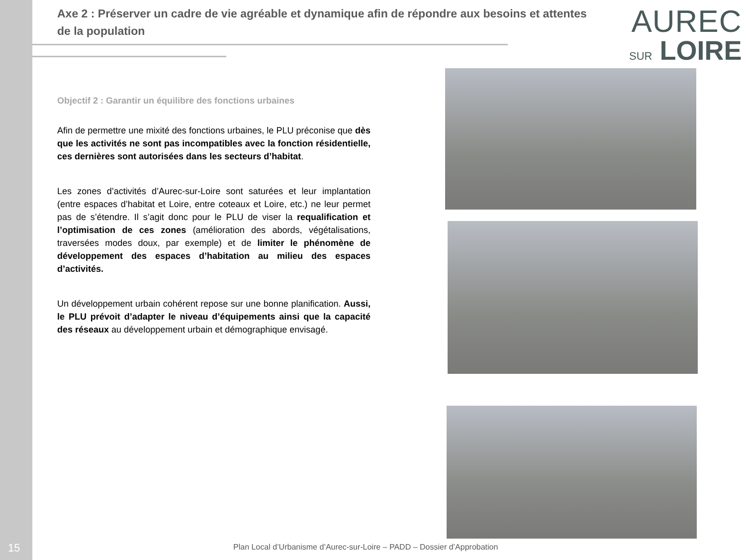Axe 2 : Préserver un cadre de vie agréable et dynamique afin de répondre aux besoins et attentes de la population
Objectif 2 : Garantir un équilibre des fonctions urbaines
Afin de permettre une mixité des fonctions urbaines, le PLU préconise que dès que les activités ne sont pas incompatibles avec la fonction résidentielle, ces dernières sont autorisées dans les secteurs d’habitat.
Les zones d’activités d’Aurec-sur-Loire sont saturées et leur implantation (entre espaces d’habitat et Loire, entre coteaux et Loire, etc.) ne leur permet pas de s’étendre. Il s’agit donc pour le PLU de viser la requalification et l’optimisation de ces zones (amélioration des abords, végétalisations, traversées modes doux, par exemple) et de limiter le phénomène de développement des espaces d’habitation au milieu des espaces d’activités.
Un développement urbain cohérent repose sur une bonne planification. Aussi, le PLU prévoit d’adapter le niveau d’équipements ainsi que la capacité des réseaux au développement urbain et démographique envisagé.
AUREC
SUR LOIRE
15
Plan Local d’Urbanisme d’Aurec-sur-Loire – PADD – Dossier d’Approbation